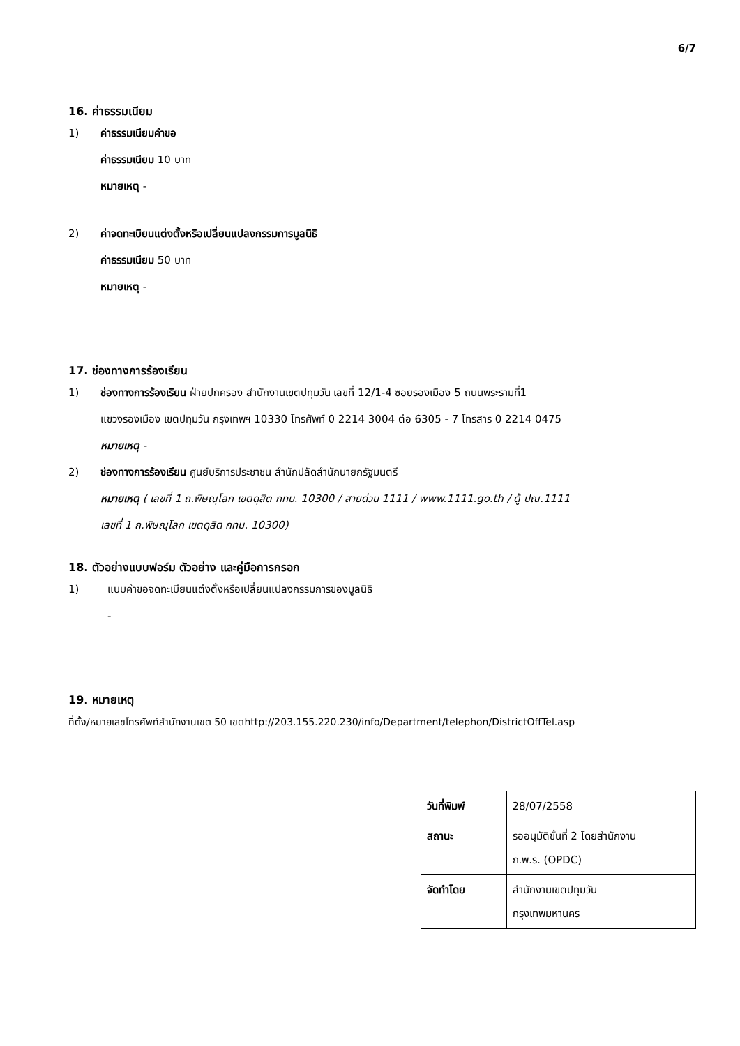6/7
16. ค่าธรรมเนียม
1) ค่าธรรมเนียมคำขอ
ค่าธรรมเนียม 10 บาท
หมายเหตุ -
2) ค่าจดทะเบียนแต่งตั้งหรือเปลี่ยนแปลงกรรมการมูลนิธิ
ค่าธรรมเนียม 50 บาท
หมายเหตุ -
17. ช่องทางการร้องเรียน
1) ช่องทางการร้องเรียน ฝ่ายปกครอง สำนักงานเขตปทุมวัน เลขที่ 12/1-4 ซอยรองเมือง 5 ถนนพระรามที่1
แขวงรองเมือง เขตปทุมวัน กรุงเทพฯ 10330 โทรศัพท์ 0 2214 3004 ต่อ 6305 - 7 โทรสาร 0 2214 0475
หมายเหตุ -
2) ช่องทางการร้องเรียน ศูนย์บริการประชาชน สำนักปลัดสำนักนายกรัฐมนตรี
หมายเหตุ ( เลขที่ 1 ถ.พิษณุโลก เขตดุสิต กทม. 10300 / สายด่วน 1111 / www.1111.go.th / ตู้ ปณ.1111
เลขที่ 1 ถ.พิษณุโลก เขตดุสิต กทม. 10300)
18. ตัวอย่างแบบฟอร์ม ตัวอย่าง และคู่มือการกรอก
1) แบบคำขอจดทะเบียนแต่งตั้งหรือเปลี่ยนแปลงกรรมการของมูลนิธิ
-
19. หมายเหตุ
ที่ตั้ง/หมายเลขโทรศัพท์สำนักงานเขต 50 เขตhttp://203.155.220.230/info/Department/telephon/DistrictOffTel.asp
| วันที่พิมพ์ | 28/07/2558 |
| สถานะ | รออนุมัติขั้นที่ 2 โดยสำนักงาน ก.พ.ร. (OPDC) |
| จัดทำโดย | สำนักงานเขตปทุมวัน กรุงเทพมหานคร |